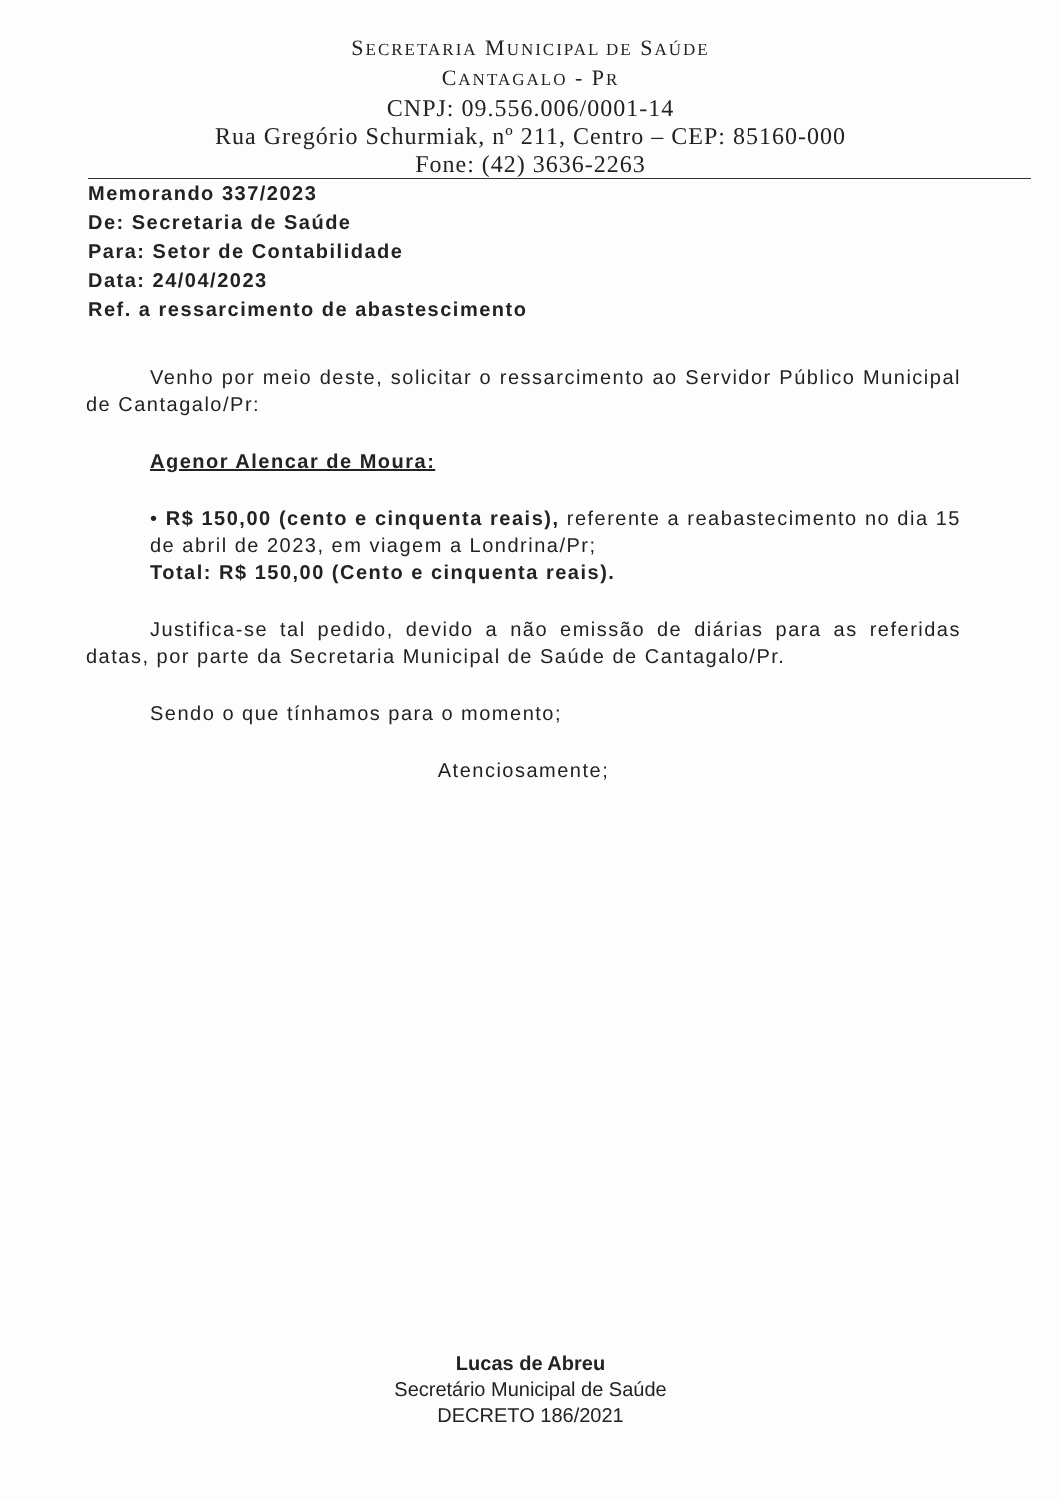SECRETARIA MUNICIPAL DE SAÚDE
CANTAGALO - PR
CNPJ: 09.556.006/0001-14
Rua Gregório Schurmiak, nº 211, Centro – CEP: 85160-000
Fone: (42) 3636-2263
Memorando 337/2023
De: Secretaria de Saúde
Para: Setor de Contabilidade
Data: 24/04/2023
Ref. a ressarcimento de abastescimento
Venho por meio deste, solicitar o ressarcimento ao Servidor Público Municipal de Cantagalo/Pr:
Agenor Alencar de Moura:
• R$ 150,00 (cento e cinquenta reais), referente a reabastecimento no dia 15 de abril de 2023, em viagem a Londrina/Pr;
Total: R$ 150,00 (Cento e cinquenta reais).
Justifica-se tal pedido, devido a não emissão de diárias para as referidas datas, por parte da Secretaria Municipal de Saúde de Cantagalo/Pr.
Sendo o que tínhamos para o momento;
Atenciosamente;
Lucas de Abreu
Secretário Municipal de Saúde
DECRETO 186/2021